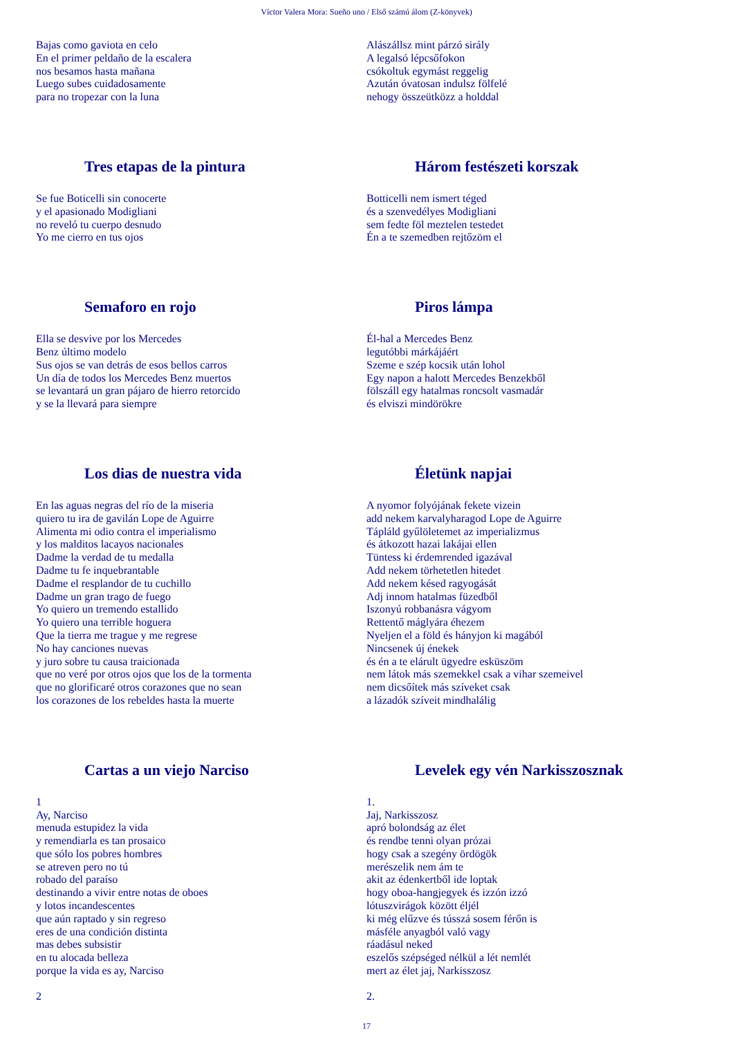Víctor Valera Mora: Sueño uno / Első számú álom (Z-könyvek)
Bajas como gaviota en celo
En el primer peldaño de la escalera
nos besamos hasta mañana
Luego subes cuidadosamente
para no tropezar con la luna
Tres etapas de la pintura
Se fue Boticelli sin conocerte
y el apasionado Modigliani
no reveló tu cuerpo desnudo
Yo me cierro en tus ojos
Semaforo en rojo
Ella se desvive por los Mercedes
Benz último modelo
Sus ojos se van detrás de esos bellos carros
Un día de todos los Mercedes Benz muertos
se levantará un gran pájaro de hierro retorcido
y se la llevará para siempre
Los dias de nuestra vida
En las aguas negras del río de la miseria
quiero tu ira de gavilán Lope de Aguirre
Alimenta mi odio contra el imperialismo
y los malditos lacayos nacionales
Dadme la verdad de tu medalla
Dadme tu fe inquebrantable
Dadme el resplandor de tu cuchillo
Dadme un gran trago de fuego
Yo quiero un tremendo estallido
Yo quiero una terrible hoguera
Que la tierra me trague y me regrese
No hay canciones nuevas
y juro sobre tu causa traicionada
que no veré por otros ojos que los de la tormenta
que no glorificaré otros corazones que no sean
los corazones de los rebeldes hasta la muerte
Cartas a un viejo Narciso
1
Ay, Narciso
menuda estupidez la vida
y remendiarla es tan prosaico
que sólo los pobres hombres
se atreven pero no tú
robado del paraíso
destinando a vivir entre notas de oboes
y lotos incandescentes
que aún raptado y sin regreso
eres de una condición distinta
mas debes subsistir
en tu alocada belleza
porque la vida es ay, Narciso
2
Alászállsz mint párzó sirály
A legalsó lépcsőfokon
csókoltuk egymást reggelig
Azután óvatosan indulsz fölfelé
nehogy összeütközz a holddal
Három festészeti korszak
Botticelli nem ismert téged
és a szenvedélyes Modigliani
sem fedte föl meztelen testedet
Én a te szemedben rejtőzöm el
Piros lámpa
Él-hal a Mercedes Benz
legutóbbi márkájáért
Szeme e szép kocsik után lohol
Egy napon a halott Mercedes Benzekből
fölszáll egy hatalmas roncsolt vasmadár
és elviszi mindörökre
Életünk napjai
A nyomor folyójának fekete vizein
add nekem karvalyharagod Lope de Aguirre
Tápláld gyűlöletemet az imperializmus
és átkozott hazai lakájai ellen
Tüntess ki érdemrended igazával
Add nekem törhetetlen hitedet
Add nekem késed ragyogását
Adj innom hatalmas füzedből
Iszonyú robbanásra vágyom
Rettentő máglyára éhezem
Nyeljen el a föld és hányjon ki magából
Nincsenek új énekek
és én a te elárult ügyedre esküszöm
nem látok más szemekkel csak a vihar szemeivel
nem dicsőítek más szíveket csak
a lázadók szíveit mindhalálig
Levelek egy vén Narkisszosznak
1.
Jaj, Narkisszosz
apró bolondság az élet
és rendbe tenni olyan prózai
hogy csak a szegény ördögök
merészelik nem ám te
akit az édenkertből ide loptak
hogy oboa-hangjegyek és izzón izzó
lótuszvirágok között éljél
ki még elűzve és tússzá sosem férőn is
másféle anyagból való vagy
ráadásul neked
eszelős szépséged nélkül a lét nemlét
mert az élet jaj, Narkisszosz
2.
17